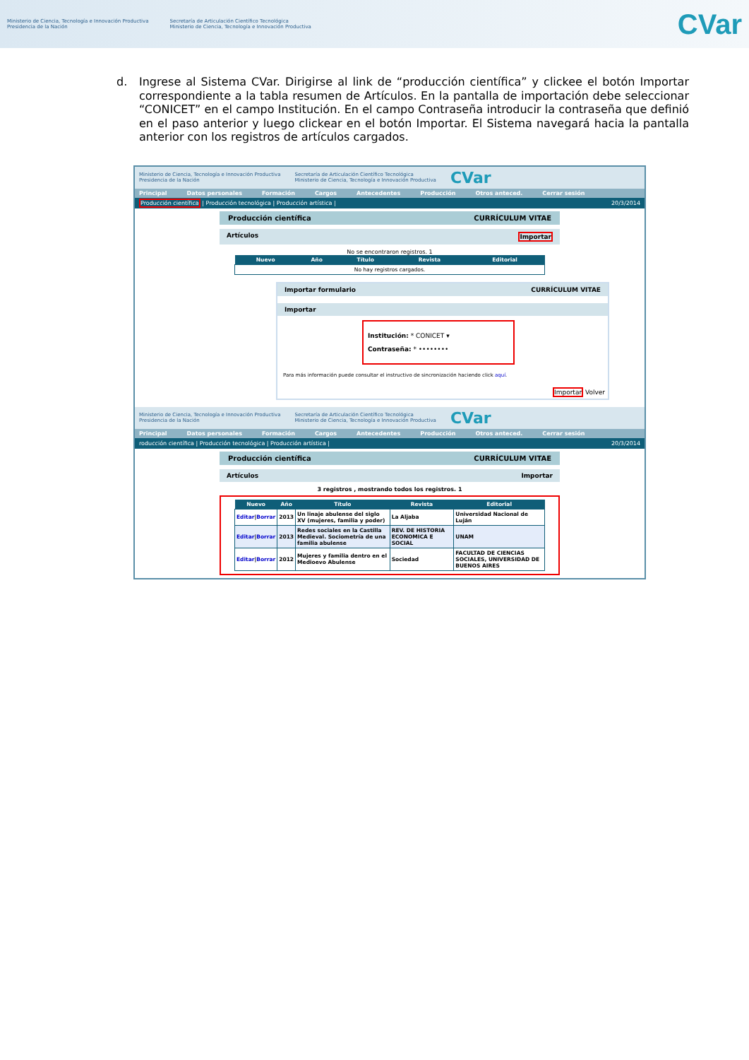Ministerio de Ciencia, Tecnología e Innovación Productiva
Presidencia de la Nación
Secretaría de Articulación Científico Tecnológica
Ministerio de Ciencia, Tecnología e Innovación Productiva
CVar
d. Ingrese al Sistema CVar. Dirigirse al link de “producción científica” y clickee el botón Importar correspondiente a la tabla resumen de Artículos. En la pantalla de importación debe seleccionar “CONICET” en el campo Institución. En el campo Contraseña introducir la contraseña que definió en el paso anterior y luego clickear en el botón Importar. El Sistema navegará hacia la pantalla anterior con los registros de artículos cargados.
Ministerio de Ciencia, Tecnología e Innovación Productiva
Presidencia de la Nación Secretaría de Articulación Científico Tecnológica
Ministerio de Ciencia, Tecnología e Innovación Productiva CVar
Principal Datos personales Formación Cargos Antecedentes Producción Otros anteced. Cerrar sesión
Producción científica | Producción tecnológica | Producción artística | 20/3/2014
Producción científica CURRÍCULUM VITAE
Artículos Importar
No se encontraron registros. 1
| Nuevo | Año | Título | Revista | Editorial |
| --- | --- | --- | --- | --- |
| No hay registros cargados. | | | | |
Importar formulario CURRÍCULUM VITAE
Importar
Institución: * CONICET ▾
Contraseña: * ••••••••
Para más información puede consultar el instructivo de sincronización haciendo click aquí.
Importar Volver
Ministerio de Ciencia, Tecnología e Innovación Productiva
Presidencia de la Nación Secretaría de Articulación Científico Tecnológica
Ministerio de Ciencia, Tecnología e Innovación Productiva CVar
Principal Datos personales Formación Cargos Antecedentes Producción Otros anteced. Cerrar sesión
roducción científica | Producción tecnológica | Producción artística | 20/3/2014
Producción científica CURRÍCULUM VITAE
Artículos Importar
3 registros , mostrando todos los registros. 1
| Nuevo | Año | Título | Revista | Editorial |
| --- | --- | --- | --- | --- |
| Editar / Borrar | 2013 | Un linaje abulense del siglo XV (mujeres, familia y poder) | La Aljaba | Universidad Nacional de Luján |
| Editar / Borrar | 2013 | Redes sociales en la Castilla Medieval. Sociometría de una familia abulense | REV. DE HISTORIA ECONOMICA E SOCIAL | UNAM |
| Editar / Borrar | 2012 | Mujeres y familia dentro en el Medioevo Abulense | Sociedad | FACULTAD DE CIENCIAS SOCIALES, UNIVERSIDAD DE BUENOS AIRES |